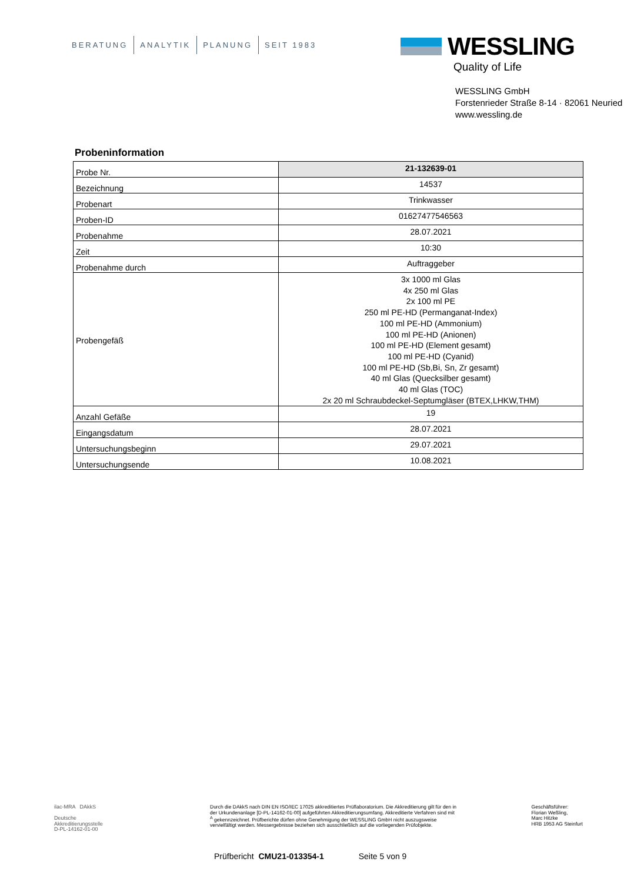BERATUNG ANALYTIK PLANUNG SEIT 1983
WESSLING
Quality of Life
WESSLING GmbH
Forstenrieder Straße 8-14 · 82061 Neuried
www.wessling.de
Probeninformation
| Probe Nr. | 21-132639-01 |
| Bezeichnung | 14537 |
| Probenart | Trinkwasser |
| Proben-ID | 01627477546563 |
| Probenahme | 28.07.2021 |
| Zeit | 10:30 |
| Probenahme durch | Auftraggeber |
| Probengefäß | 3x 1000 ml Glas 4x 250 ml Glas 2x 100 ml PE 250 ml PE-HD (Permanganat-Index) 100 ml PE-HD (Ammonium) 100 ml PE-HD (Anionen) 100 ml PE-HD (Element gesamt) 100 ml PE-HD (Cyanid) 100 ml PE-HD (Sb,Bi, Sn, Zr gesamt) 40 ml Glas (Quecksilber gesamt) 40 ml Glas (TOC) 2x 20 ml Schraubdeckel-Septumgläser (BTEX,LHKW,THM) |
| Anzahl Gefäße | 19 |
| Eingangsdatum | 28.07.2021 |
| Untersuchungsbeginn | 29.07.2021 |
| Untersuchungsende | 10.08.2021 |
ilac-MRA DAkkS
Deutsche
Akkreditierungsstelle
D-PL-14162-01-00
Durch die DAkkS nach DIN EN ISO/IEC 17025 akkreditiertes Prüflaboratorium. Die Akkreditierung gilt für den in der Urkundenanlage [D-PL-14162-01-00] aufgeführten Akkreditierungsumfang. Akkreditierte Verfahren sind mit <sup>A</sup> gekennzeichnet. Prüfberichte dürfen ohne Genehmigung der WESSLING GmbH nicht auszugsweise vervielfältigt werden. Messergebnisse beziehen sich ausschließlich auf die vorliegenden Prüfobjekte.
Geschäftsführer:
Florian Weßling,
Marc Hitzke
HRB 1953 AG Steinfurt
Prüfbericht CMU21-013354-1 Seite 5 von 9